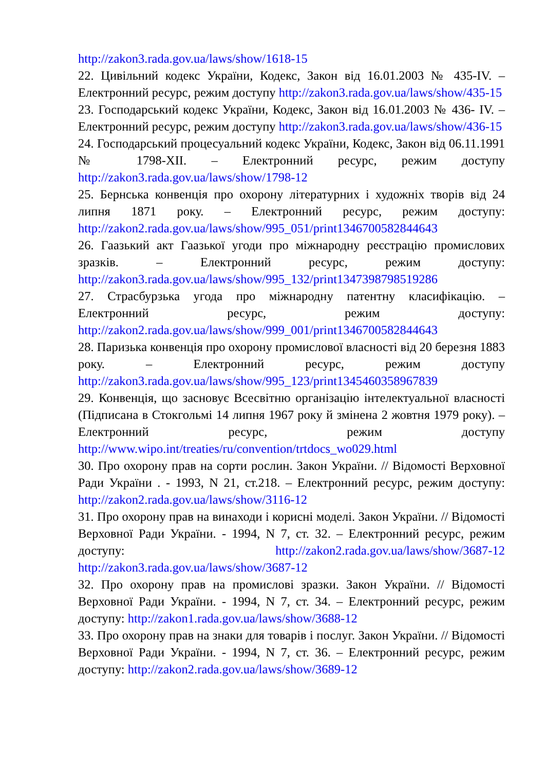http://zakon3.rada.gov.ua/laws/show/1618-15
22. Цивільний кодекс України, Кодекс, Закон від 16.01.2003 № 435-IV. – Електронний ресурс, режим доступу http://zakon3.rada.gov.ua/laws/show/435-15
23. Господарський кодекс України, Кодекс, Закон від 16.01.2003 № 436- IV. – Електронний ресурс, режим доступу http://zakon3.rada.gov.ua/laws/show/436-15
24. Господарський процесуальний кодекс України, Кодекс, Закон від 06.11.1991 № 1798-XII. – Електронний ресурс, режим доступу http://zakon3.rada.gov.ua/laws/show/1798-12
25. Бернська конвенція про охорону літературних і художніх творів від 24 липня 1871 року. – Електронний ресурс, режим доступу: http://zakon2.rada.gov.ua/laws/show/995_051/print1346700582844643
26. Гаазький акт Гаазької угоди про міжнародну реєстрацію промислових зразків. – Електронний ресурс, режим доступу: http://zakon3.rada.gov.ua/laws/show/995_132/print1347398798519286
27. Страсбурзька угода про міжнародну патентну класифікацію. – Електронний ресурс, режим доступу: http://zakon2.rada.gov.ua/laws/show/999_001/print1346700582844643
28. Паризька конвенція про охорону промислової власності від 20 березня 1883 року. – Електронний ресурс, режим доступу http://zakon3.rada.gov.ua/laws/show/995_123/print1345460358967839
29. Конвенція, що засновує Всесвітню організацію інтелектуальної власності (Підписана в Стокгольмі 14 липня 1967 року й змінена 2 жовтня 1979 року). – Електронний ресурс, режим доступу http://www.wipo.int/treaties/ru/convention/trtdocs_wo029.html
30. Про охорону прав на сорти рослин. Закон України. // Відомості Верховної Ради України . - 1993, N 21, ст.218. – Електронний ресурс, режим доступу: http://zakon2.rada.gov.ua/laws/show/3116-12
31. Про охорону прав на винаходи і корисні моделі. Закон України. // Відомості Верховної Ради України. - 1994, N 7, ст. 32. – Електронний ресурс, режим доступу: http://zakon2.rada.gov.ua/laws/show/3687-12 http://zakon3.rada.gov.ua/laws/show/3687-12
32. Про охорону прав на промислові зразки. Закон України. // Відомості Верховної Ради України. - 1994, N 7, ст. 34. – Електронний ресурс, режим доступу: http://zakon1.rada.gov.ua/laws/show/3688-12
33. Про охорону прав на знаки для товарів і послуг. Закон України. // Відомості Верховної Ради України. - 1994, N 7, ст. 36. – Електронний ресурс, режим доступу: http://zakon2.rada.gov.ua/laws/show/3689-12